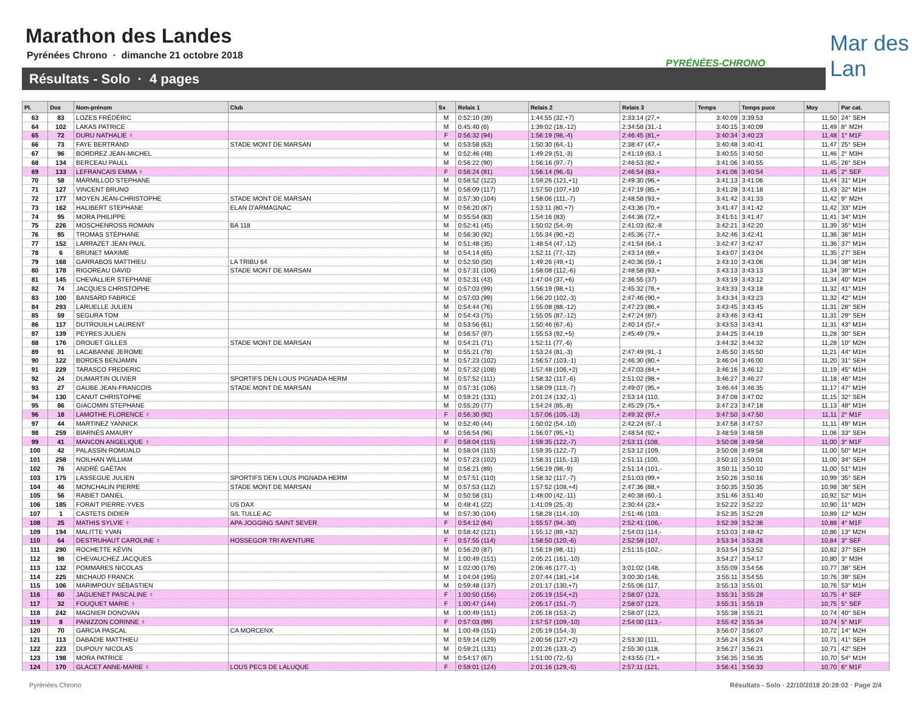Marathon des Landes
Pyrénées Chrono · dimanche 21 octobre 2018
Résultats - Solo · 4 pages
PYRÉNÉES-CHRONO
Mar des Lan
| Pl. | Dos | Nom-prénom | Club | Sx | Relais 1 | Relais 2 | Relais 3 | Temps | Temps puce | Moy | Par cat. |
| --- | --- | --- | --- | --- | --- | --- | --- | --- | --- | --- | --- |
| 63 | 83 | LOZES FRÉDÉRIC | | M | 0:52:10 (39) | 1:44:55 (32,+7) | 2:33:14 (27,+ | 3:40:09 | 3:39:53 | 11,50 | 24° SEH |
| 64 | 102 | LAKAS PATRICE | | M | 0:45:40 (6) | 1:39:02 (18,-12) | 2:34:58 (31,-1 | 3:40:15 | 3:40:09 | 11,49 | 8° M2H |
| 65 | 72 | DURU NATHALIE ♀ | | F | 0:56:32 (94) | 1:56:19 (98,-4) | 2:46:45 (81,+ | 3:40:34 | 3:40:23 | 11,48 | 1° M1F |
| 66 | 73 | FAYE BERTRAND | STADE MONT DE MARSAN | M | 0:53:58 (63) | 1:50:30 (64,-1) | 2:38:47 (47,+ | 3:40:48 | 3:40:41 | 11,47 | 25° SEH |
| 67 | 96 | BORDREZ JEAN-MICHEL | | M | 0:52:46 (48) | 1:49:29 (51,-3) | 2:41:19 (63,-1 | 3:40:55 | 3:40:50 | 11,46 | 2° M3H |
| 68 | 134 | BERCEAU PAULL | | M | 0:56:22 (90) | 1:56:16 (97,-7) | 2:46:53 (82,+ | 3:41:06 | 3:40:55 | 11,45 | 26° SEH |
| 69 | 133 | LEFRANCAIS EMMA ♀ | | F | 0:56:24 (91) | 1:56:14 (96,-5) | 2:46:54 (83,+ | 3:41:06 | 3:40:54 | 11,45 | 2° SEF |
| 70 | 58 | MARMILLOD STEPHANE | | M | 0:58:52 (122) | 1:59:26 (121,+1) | 2:49:30 (96,+ | 3:41:13 | 3:41:06 | 11,44 | 31° M1H |
| 71 | 127 | VINCENT BRUNO | | M | 0:58:09 (117) | 1:57:50 (107,+10 | 2:47:19 (85,+ | 3:41:28 | 3:41:18 | 11,43 | 32° M1H |
| 72 | 177 | MOYEN JEAN-CHRISTOPHE | STADE MONT DE MARSAN | M | 0:57:30 (104) | 1:58:06 (111,-7) | 2:48:58 (93,+ | 3:41:42 | 3:41:33 | 11,42 | 9° M2H |
| 73 | 162 | HALIBERT STEPHANE | ELAN D'ARMAGNAC | M | 0:56:20 (87) | 1:53:11 (80,+7) | 2:43:36 (70,+ | 3:41:47 | 3:41:42 | 11,42 | 33° M1H |
| 74 | 95 | MORA PHILIPPE | | M | 0:55:54 (83) | 1:54:16 (83) | 2:44:36 (72,+ | 3:41:51 | 3:41:47 | 11,41 | 34° M1H |
| 75 | 226 | MOSCHENROSS ROMAIN | BA 118 | M | 0:52:41 (45) | 1:50:02 (54,-9) | 2:41:03 (62,-8 | 3:42:21 | 3:42:20 | 11,39 | 35° M1H |
| 76 | 85 | TROMAS STÉPHANE | | M | 0:56:30 (92) | 1:55:34 (90,+2) | 2:45:36 (77,+ | 3:42:46 | 3:42:41 | 11,36 | 36° M1H |
| 77 | 152 | LARRAZET JEAN PAUL | | M | 0:51:48 (35) | 1:48:54 (47,-12) | 2:41:54 (64,-1 | 3:42:47 | 3:42:47 | 11,36 | 37° M1H |
| 78 | 6 | BRUNET MAXIME | | M | 0:54:14 (65) | 1:52:11 (77,-12) | 2:43:14 (69,+ | 3:43:07 | 3:43:04 | 11,35 | 27° SEH |
| 79 | 168 | GARRABOS MATTHIEU | LA TRIBU 64 | M | 0:52:50 (50) | 1:49:26 (49,+1) | 2:40:36 (59,-1 | 3:43:10 | 3:43:06 | 11,34 | 38° M1H |
| 80 | 178 | RIGOREAU DAVID | STADE MONT DE MARSAN | M | 0:57:31 (106) | 1:58:08 (112,-6) | 2:48:58 (93,+ | 3:43:13 | 3:43:13 | 11,34 | 39° M1H |
| 81 | 145 | CHEVALLIER STEPHANE | | M | 0:52:31 (43) | 1:47:04 (37,+6) | 2:36:55 (37) | 3:43:19 | 3:43:12 | 11,34 | 40° M1H |
| 82 | 74 | JACQUES CHRISTOPHE | | M | 0:57:03 (99) | 1:56:19 (98,+1) | 2:45:32 (76,+ | 3:43:33 | 3:43:18 | 11,32 | 41° M1H |
| 83 | 100 | BANSARD FABRICE | | M | 0:57:03 (99) | 1:56:20 (102,-3) | 2:47:46 (90,+ | 3:43:34 | 3:43:23 | 11,32 | 42° M1H |
| 84 | 293 | LARUELLE JULIEN | | M | 0:54:44 (76) | 1:55:08 (88,-12) | 2:47:23 (86,+ | 3:43:45 | 3:43:45 | 11,31 | 28° SEH |
| 85 | 59 | SEGURA TOM | | M | 0:54:43 (75) | 1:55:05 (87,-12) | 2:47:24 (87) | 3:43:46 | 3:43:41 | 11,31 | 29° SEH |
| 86 | 117 | DUTROUILH LAURENT | | M | 0:53:56 (61) | 1:50:46 (67,-6) | 2:40:14 (57,+ | 3:43:53 | 3:43:41 | 11,31 | 43° M1H |
| 87 | 139 | PEYRES JULIEN | | M | 0:56:57 (97) | 1:55:53 (92,+5) | 2:45:49 (79,+ | 3:44:25 | 3:44:19 | 11,28 | 30° SEH |
| 88 | 176 | DROUET GILLES | STADE MONT DE MARSAN | M | 0:54:21 (71) | 1:52:11 (77,-6) | | 3:44:32 | 3:44:32 | 11,28 | 10° M2H |
| 89 | 91 | LACABANNE JEROME | | M | 0:55:21 (78) | 1:53:24 (81,-3) | 2:47:49 (91,-1 | 3:45:50 | 3:45:50 | 11,21 | 44° M1H |
| 90 | 122 | BORDES BENJAMIN | | M | 0:57:23 (102) | 1:56:57 (103,-1) | 2:46:30 (80,+ | 3:46:04 | 3:46:00 | 11,20 | 31° SEH |
| 91 | 229 | TARASCO FREDERIC | | M | 0:57:32 (108) | 1:57:48 (106,+2) | 2:47:03 (84,+ | 3:46:16 | 3:46:12 | 11,19 | 45° M1H |
| 92 | 24 | DUMARTIN OLIVIER | SPORTIFS DEN LOUS PIGNADA HERM | M | 0:57:52 (111) | 1:58:32 (117,-6) | 2:51:02 (98,+ | 3:46:27 | 3:46:27 | 11,18 | 46° M1H |
| 93 | 27 | GAUBE JEAN-FRANCOIS | STADE MONT DE MARSAN | M | 0:57:31 (106) | 1:58:09 (113,-7) | 2:49:07 (95,+ | 3:46:44 | 3:46:35 | 11,17 | 47° M1H |
| 94 | 130 | CANUT CHRISTOPHE | | M | 0:59:21 (131) | 2:01:24 (132,-1) | 2:53:14 (110, | 3:47:08 | 3:47:02 | 11,15 | 32° SEH |
| 95 | 86 | GIACOMIN STEPHANE | | M | 0:55:20 (77) | 1:54:24 (85,-8) | 2:45:29 (75,+ | 3:47:23 | 3:47:18 | 11,13 | 48° M1H |
| 96 | 18 | LAMOTHE FLORENCE ♀ | | F | 0:56:30 (92) | 1:57:06 (105,-13) | 2:49:32 (97,+ | 3:47:50 | 3:47:50 | 11,11 | 2° M1F |
| 97 | 44 | MARTINEZ YANNICK | | M | 0:52:40 (44) | 1:50:02 (54,-10) | 2:42:24 (67,-1 | 3:47:58 | 3:47:57 | 11,11 | 49° M1H |
| 98 | 259 | BIARNÈS AMAURY | | M | 0:56:54 (96) | 1:56:07 (95,+1) | 2:48:54 (92,+ | 3:48:59 | 3:48:59 | 11,06 | 33° SEH |
| 99 | 41 | MANCON ANGELIQUE ♀ | | F | 0:58:04 (115) | 1:59:35 (122,-7) | 2:53:11 (108, | 3:50:08 | 3:49:58 | 11,00 | 3° M1F |
| 100 | 42 | PALASSIN ROMUALD | | M | 0:58:04 (115) | 1:59:35 (122,-7) | 2:53:12 (109, | 3:50:08 | 3:49:58 | 11,00 | 50° M1H |
| 101 | 258 | NOILHAN WILLIAM | | M | 0:57:23 (102) | 1:58:31 (115,-13) | 2:51:11 (100, | 3:50:10 | 3:50:01 | 11,00 | 34° SEH |
| 102 | 76 | ANDRÉ GAËTAN | | M | 0:56:21 (89) | 1:56:19 (98,-9) | 2:51:14 (101,- | 3:50:11 | 3:50:10 | 11,00 | 51° M1H |
| 103 | 175 | LASSEGUE JULIEN | SPORTIFS DEN LOUS PIGNADA HERM | M | 0:57:51 (110) | 1:58:32 (117,-7) | 2:51:03 (99,+ | 3:50:26 | 3:50:16 | 10,99 | 35° SEH |
| 104 | 46 | MONCHALIN PIERRE | STADE MONT DE MARSAN | M | 0:57:53 (112) | 1:57:52 (108,+4) | 2:47:36 (88,+ | 3:50:35 | 3:50:35 | 10,98 | 36° SEH |
| 105 | 56 | RABIET DANIEL | | M | 0:50:58 (31) | 1:48:00 (42,-11) | 2:40:38 (60,-1 | 3:51:46 | 3:51:40 | 10,92 | 52° M1H |
| 106 | 185 | FORAIT PIERRE-YVES | US DAX | M | 0:48:41 (22) | 1:41:09 (25,-3) | 2:30:44 (23,+ | 3:52:22 | 3:52:22 | 10,90 | 11° M2H |
| 107 | 1 | CASTETS DIDIER | S/L TULLE AC | M | 0:57:30 (104) | 1:58:28 (114,-10) | 2:51:46 (103, | 3:52:35 | 3:52:29 | 10,89 | 12° M2H |
| 108 | 25 | MATHIS SYLVIE ♀ | APA JOGGING SAINT SEVER | F | 0:54:12 (64) | 1:55:57 (94,-30) | 2:52:41 (106,- | 3:52:39 | 3:52:36 | 10,88 | 4° M1F |
| 109 | 194 | MALITTE YVAN | | M | 0:58:42 (121) | 1:55:12 (89,+32) | 2:54:03 (114,- | 3:53:03 | 3:48:42 | 10,86 | 13° M2H |
| 110 | 64 | DESTRUHAUT CAROLINE ♀ | HOSSEGOR TRI AVENTURE | F | 0:57:55 (114) | 1:58:50 (120,-6) | 2:52:59 (107, | 3:53:34 | 3:53:26 | 10,84 | 3° SEF |
| 111 | 290 | ROCHETTE KÉVIN | | M | 0:56:20 (87) | 1:56:19 (98,-11) | 2:51:15 (102,- | 3:53:54 | 3:53:52 | 10,82 | 37° SEH |
| 112 | 98 | CHEVAUCHEZ JACQUES | | M | 1:00:49 (151) | 2:05:21 (161,-10) | | 3:54:27 | 3:54:17 | 10,80 | 3° M3H |
| 113 | 132 | POMMARES NICOLAS | | M | 1:02:00 (176) | 2:06:46 (177,-1) | 3:01:02 (148, | 3:55:09 | 3:54:56 | 10,77 | 38° SEH |
| 114 | 225 | MICHAUD FRANCK | | M | 1:04:04 (195) | 2:07:44 (181,+14 | 3:00:30 (146, | 3:55:11 | 3:54:55 | 10,76 | 39° SEH |
| 115 | 106 | MARIMPOUY SÉBASTIEN | | M | 0:59:48 (137) | 2:01:17 (130,+7) | 2:55:06 (117, | 3:55:13 | 3:55:01 | 10,76 | 53° M1H |
| 116 | 60 | JAGUENET PASCALINE ♀ | | F | 1:00:50 (156) | 2:05:19 (154,+2) | 2:58:07 (123, | 3:55:31 | 3:55:28 | 10,75 | 4° SEF |
| 117 | 32 | FOUQUET MARIE ♀ | | F | 1:00:47 (144) | 2:05:17 (151,-7) | 2:58:07 (123, | 3:55:31 | 3:55:19 | 10,75 | 5° SEF |
| 118 | 242 | MAGNIER DONOVAN | | M | 1:00:49 (151) | 2:05:18 (153,-2) | 2:58:07 (123, | 3:55:38 | 3:55:21 | 10,74 | 40° SEH |
| 119 | 8 | PANIZZON CORINNE ♀ | | F | 0:57:03 (99) | 1:57:57 (109,-10) | 2:54:00 (113,- | 3:55:42 | 3:55:34 | 10,74 | 5° M1F |
| 120 | 70 | GARCIA PASCAL | CA MORCENX | M | 1:00:49 (151) | 2:05:19 (154,-3) | | 3:56:07 | 3:56:07 | 10,72 | 14° M2H |
| 121 | 113 | DABADIE MATTHIEU | | M | 0:59:14 (129) | 2:00:56 (127,+2) | 2:53:30 (111, | 3:56:24 | 3:56:24 | 10,71 | 41° SEH |
| 122 | 223 | DUPOUY NICOLAS | | M | 0:59:21 (131) | 2:01:26 (133,-2) | 2:55:30 (118, | 3:56:27 | 3:56:21 | 10,71 | 42° SEH |
| 123 | 198 | MORA PATRICE | | M | 0:54:17 (67) | 1:51:00 (72,-5) | 2:43:55 (71,+ | 3:56:35 | 3:56:35 | 10,70 | 54° M1H |
| 124 | 170 | GLACET ANNE-MARIE ♀ | LOUS PECS DE LALUQUE | F | 0:59:01 (124) | 2:01:16 (129,-5) | 2:57:11 (121, | 3:56:41 | 3:56:33 | 10,70 | 6° M1F |
Pyrénées Chrono
Résultats - Solo · 22/10/2018 20:28:02 · Page 2/4